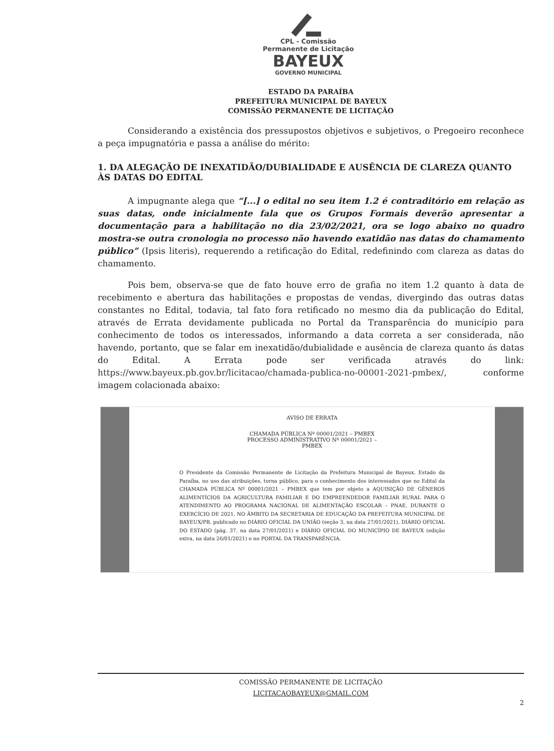CPL - Comissão
Permanente de Licitação
BAYEUX
GOVERNO MUNICIPAL
ESTADO DA PARAÍBA
PREFEITURA MUNICIPAL DE BAYEUX
COMISSÃO PERMANENTE DE LICITAÇÃO
Considerando a existência dos pressupostos objetivos e subjetivos, o Pregoeiro reconhece a peça impugnatória e passa a análise do mérito:
1. DA ALEGAÇÃO DE INEXATIDÃO/DUBIALIDADE E AUSÊNCIA DE CLAREZA QUANTO ÀS DATAS DO EDITAL
A impugnante alega que “[...] o edital no seu item 1.2 é contraditório em relação as suas datas, onde inicialmente fala que os Grupos Formais deverão apresentar a documentação para a habilitação no dia 23/02/2021, ora se logo abaixo no quadro mostra-se outra cronologia no processo não havendo exatidão nas datas do chamamento público” (Ipsis literis), requerendo a retificação do Edital, redefinindo com clareza as datas do chamamento.
Pois bem, observa-se que de fato houve erro de grafia no item 1.2 quanto à data de recebimento e abertura das habilitações e propostas de vendas, divergindo das outras datas constantes no Edital, todavia, tal fato fora retificado no mesmo dia da publicação do Edital, através de Errata devidamente publicada no Portal da Transparência do município para conhecimento de todos os interessados, informando a data correta a ser considerada, não havendo, portanto, que se falar em inexatidão/dubialidade e ausência de clareza quanto ás datas do Edital. A Errata pode ser verificada através do link: https://www.bayeux.pb.gov.br/licitacao/chamada-publica-no-00001-2021-pmbex/, conforme imagem colacionada abaixo:
AVISO DE ERRATA
CHAMADA PÚBLICA Nº 00001/2021 – PMBEX
PROCESSO ADMINISTRATIVO Nº 00001/2021 –
PMBEX
O Presidente da Comissão Permanente de Licitação da Prefeitura Municipal de Bayeux, Estado da Paraíba, no uso das atribuições, torna público, para o conhecimento dos interessados que no Edital da CHAMADA PÚBLICA Nº 00001/2021 – PMBEX que tem por objeto a AQUISIÇÃO DE GÊNEROS ALIMENTÍCIOS DA AGRICULTURA FAMILIAR E DO EMPREENDEDOR FAMILIAR RURAL PARA O ATENDIMENTO AO PROGRAMA NACIONAL DE ALIMENTAÇÃO ESCOLAR – PNAE, DURANTE O EXERCÍCIO DE 2021, NO ÂMBITO DA SECRETARIA DE EDUCAÇÃO DA PREFEITURA MUNICIPAL DE BAYEUX/PB, publicado no DIÁRIO OFICIAL DA UNIÃO (seção 3, na data 27/01/2021), DIÁRIO OFICIAL DO ESTADO (pág. 37, na data 27/01/2021) e DIÁRIO OFICIAL DO MUNICÍPIO DE BAYEUX (edição extra, na data 26/01/2021) e no PORTAL DA TRANSPARÊNCIA.
COMISSÃO PERMANENTE DE LICITAÇÃO
LICITACAOBAYEUX@GMAIL.COM
2